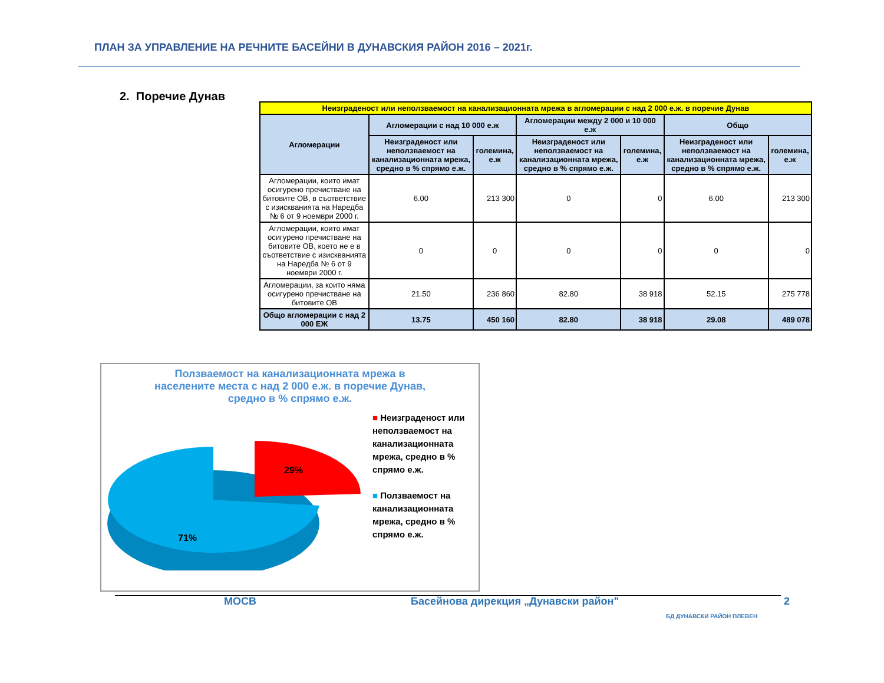ПЛАН ЗА УПРАВЛЕНИЕ НА РЕЧНИТЕ БАСЕЙНИ В ДУНАВСКИЯ РАЙОН 2016 – 2021г.
2. Поречие Дунав
| Неизграденост или неползваемост на канализационната мрежа в агломерации с над 2 000 е.ж. в поречие Дунав | | | | | | |
| Агломерации | Агломерации с над 10 000 е.ж | | Агломерации между 2 000 и 10 000 е.ж | | Общо | |
| | Неизграденост или неползваемост на канализационната мрежа, средно в % спрямо е.ж. | големина, е.ж | Неизграденост или неползваемост на канализационната мрежа, средно в % спрямо е.ж. | големина, е.ж | Неизграденост или неползваемост на канализационната мрежа, средно в % спрямо е.ж. | големина, е.ж |
| Агломерации, които имат осигурено пречистване на битовите ОВ, в съответствие с изискванията на Наредба № 6 от 9 ноември 2000 г. | 6.00 | 213 300 | 0 | 0 | 6.00 | 213 300 |
| Агломерации, които имат осигурено пречистване на битовите ОВ, което не е в съответствие с изискванията на Наредба № 6 от 9 ноември 2000 г. | 0 | 0 | 0 | 0 | 0 | 0 |
| Агломерации, за които няма осигурено пречистване на битовите ОВ | 21.50 | 236 860 | 82.80 | 38 918 | 52.15 | 275 778 |
| Общо агломерации с над 2 000 ЕЖ | 13.75 | 450 160 | 82.80 | 38 918 | 29.08 | 489 078 |
Ползваемост на канализационната мрежа в
населените места с над 2 000 е.ж. в поречие Дунав,
средно в % спрямо е.ж.
71%
29%
■ Неизграденост или неползваемост на канализационната мрежа, средно в % спрямо е.ж.
■ Ползваемост на канализационната мрежа, средно в % спрямо е.ж.
МОСВ
Басейнова дирекция „Дунавски район"
БД ДУНАВСКИ РАЙОН ПЛЕВЕН
2